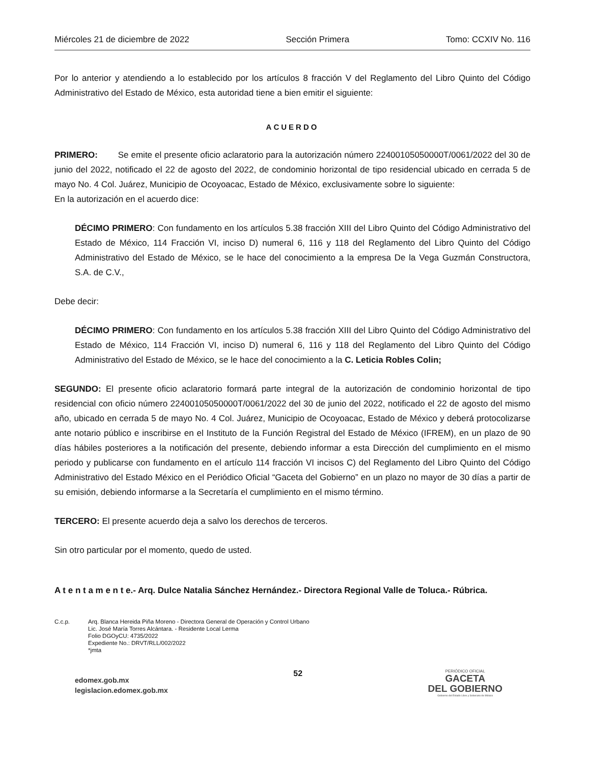Miércoles 21 de diciembre de 2022 Sección Primera Tomo: CCXIV No. 116
Por lo anterior y atendiendo a lo establecido por los artículos 8 fracción V del Reglamento del Libro Quinto del Código Administrativo del Estado de México, esta autoridad tiene a bien emitir el siguiente:
ACUERDO
PRIMERO: Se emite el presente oficio aclaratorio para la autorización número 22400105050000T/0061/2022 del 30 de junio del 2022, notificado el 22 de agosto del 2022, de condominio horizontal de tipo residencial ubicado en cerrada 5 de mayo No. 4 Col. Juárez, Municipio de Ocoyoacac, Estado de México, exclusivamente sobre lo siguiente:
En la autorización en el acuerdo dice:
DÉCIMO PRIMERO: Con fundamento en los artículos 5.38 fracción XIII del Libro Quinto del Código Administrativo del Estado de México, 114 Fracción VI, inciso D) numeral 6, 116 y 118 del Reglamento del Libro Quinto del Código Administrativo del Estado de México, se le hace del conocimiento a la empresa De la Vega Guzmán Constructora, S.A. de C.V.,
Debe decir:
DÉCIMO PRIMERO: Con fundamento en los artículos 5.38 fracción XIII del Libro Quinto del Código Administrativo del Estado de México, 114 Fracción VI, inciso D) numeral 6, 116 y 118 del Reglamento del Libro Quinto del Código Administrativo del Estado de México, se le hace del conocimiento a la C. Leticia Robles Colin;
SEGUNDO: El presente oficio aclaratorio formará parte integral de la autorización de condominio horizontal de tipo residencial con oficio número 22400105050000T/0061/2022 del 30 de junio del 2022, notificado el 22 de agosto del mismo año, ubicado en cerrada 5 de mayo No. 4 Col. Juárez, Municipio de Ocoyoacac, Estado de México y deberá protocolizarse ante notario público e inscribirse en el Instituto de la Función Registral del Estado de México (IFREM), en un plazo de 90 días hábiles posteriores a la notificación del presente, debiendo informar a esta Dirección del cumplimiento en el mismo periodo y publicarse con fundamento en el artículo 114 fracción VI incisos C) del Reglamento del Libro Quinto del Código Administrativo del Estado México en el Periódico Oficial “Gaceta del Gobierno” en un plazo no mayor de 30 días a partir de su emisión, debiendo informarse a la Secretaría el cumplimiento en el mismo término.
TERCERO: El presente acuerdo deja a salvo los derechos de terceros.
Sin otro particular por el momento, quedo de usted.
A t e n t a m e n t e.- Arq. Dulce Natalia Sánchez Hernández.- Directora Regional Valle de Toluca.- Rúbrica.
C.c.p. Arq. Blanca Hereida Piña Moreno - Directora General de Operación y Control Urbano
Lic. José María Torres Alcántara. - Residente Local Lerma
Folio DGOyCU: 4735/2022
Expediente No.: DRVT/RLL/002/2022
*jmta
edomex.gob.mx
legislacion.edomex.gob.mx
52
PERIÓDICO OFICIAL
GACETA
DEL GOBIERNO
Gobierno del Estado Libre y Soberano de México